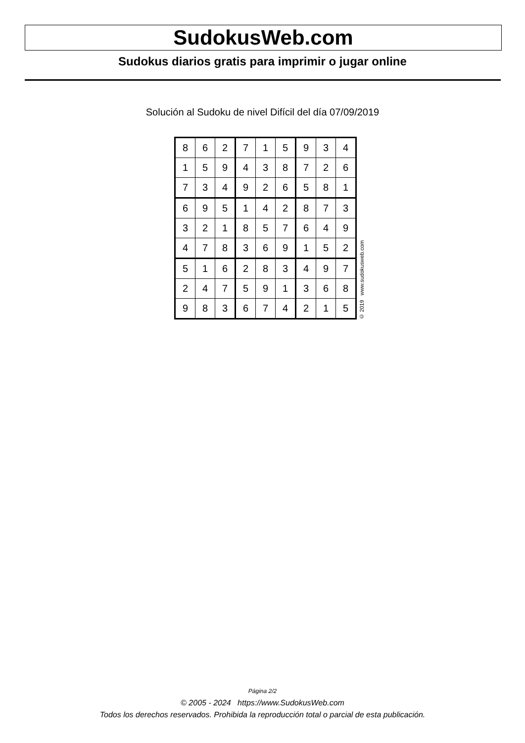SudokusWeb.com
Sudokus diarios gratis para imprimir o jugar online
Solución al Sudoku de nivel Difícil del día 07/09/2019
| 8 | 6 | 2 | 7 | 1 | 5 | 9 | 3 | 4 |
| 1 | 5 | 9 | 4 | 3 | 8 | 7 | 2 | 6 |
| 7 | 3 | 4 | 9 | 2 | 6 | 5 | 8 | 1 |
| 6 | 9 | 5 | 1 | 4 | 2 | 8 | 7 | 3 |
| 3 | 2 | 1 | 8 | 5 | 7 | 6 | 4 | 9 |
| 4 | 7 | 8 | 3 | 6 | 9 | 1 | 5 | 2 |
| 5 | 1 | 6 | 2 | 8 | 3 | 4 | 9 | 7 |
| 2 | 4 | 7 | 5 | 9 | 1 | 3 | 6 | 8 |
| 9 | 8 | 3 | 6 | 7 | 4 | 2 | 1 | 5 |
© 2019 www.sudokusweb.com
Página 2/2
© 2005 - 2024 https://www.SudokusWeb.com
Todos los derechos reservados. Prohibida la reproducción total o parcial de esta publicación.